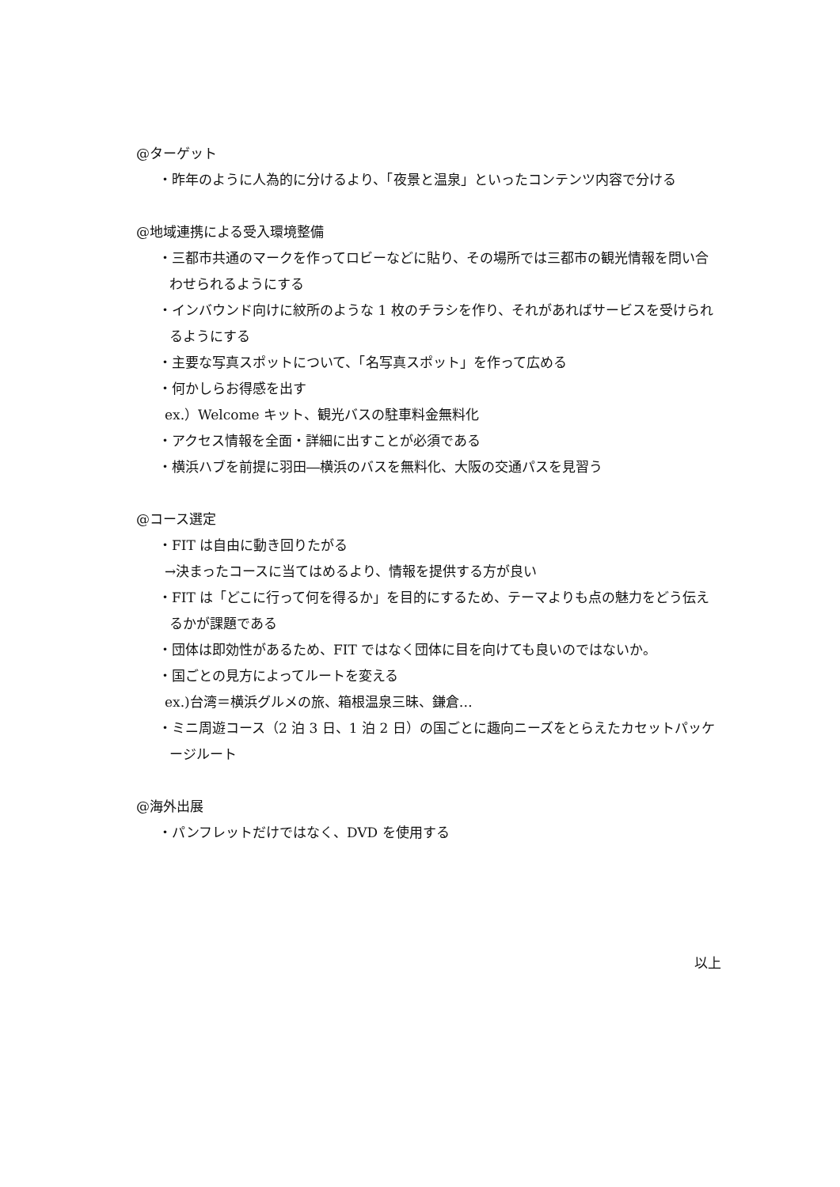@ターゲット
・昨年のように人為的に分けるより、「夜景と温泉」といったコンテンツ内容で分ける
@地域連携による受入環境整備
・三都市共通のマークを作ってロビーなどに貼り、その場所では三都市の観光情報を問い合わせられるようにする
・インバウンド向けに紋所のような 1 枚のチラシを作り、それがあればサービスを受けられるようにする
・主要な写真スポットについて、「名写真スポット」を作って広める
・何かしらお得感を出す
ex.）Welcome キット、観光バスの駐車料金無料化
・アクセス情報を全面・詳細に出すことが必須である
・横浜ハブを前提に羽田―横浜のバスを無料化、大阪の交通パスを見習う
@コース選定
・FIT は自由に動き回りたがる
→決まったコースに当てはめるより、情報を提供する方が良い
・FIT は「どこに行って何を得るか」を目的にするため、テーマよりも点の魅力をどう伝えるかが課題である
・団体は即効性があるため、FIT ではなく団体に目を向けても良いのではないか。
・国ごとの見方によってルートを変える
ex.)台湾＝横浜グルメの旅、箱根温泉三昧、鎌倉…
・ミニ周遊コース（2 泊 3 日、1 泊 2 日）の国ごとに趣向ニーズをとらえたカセットパッケージルート
@海外出展
・パンフレットだけではなく、DVD を使用する
以上